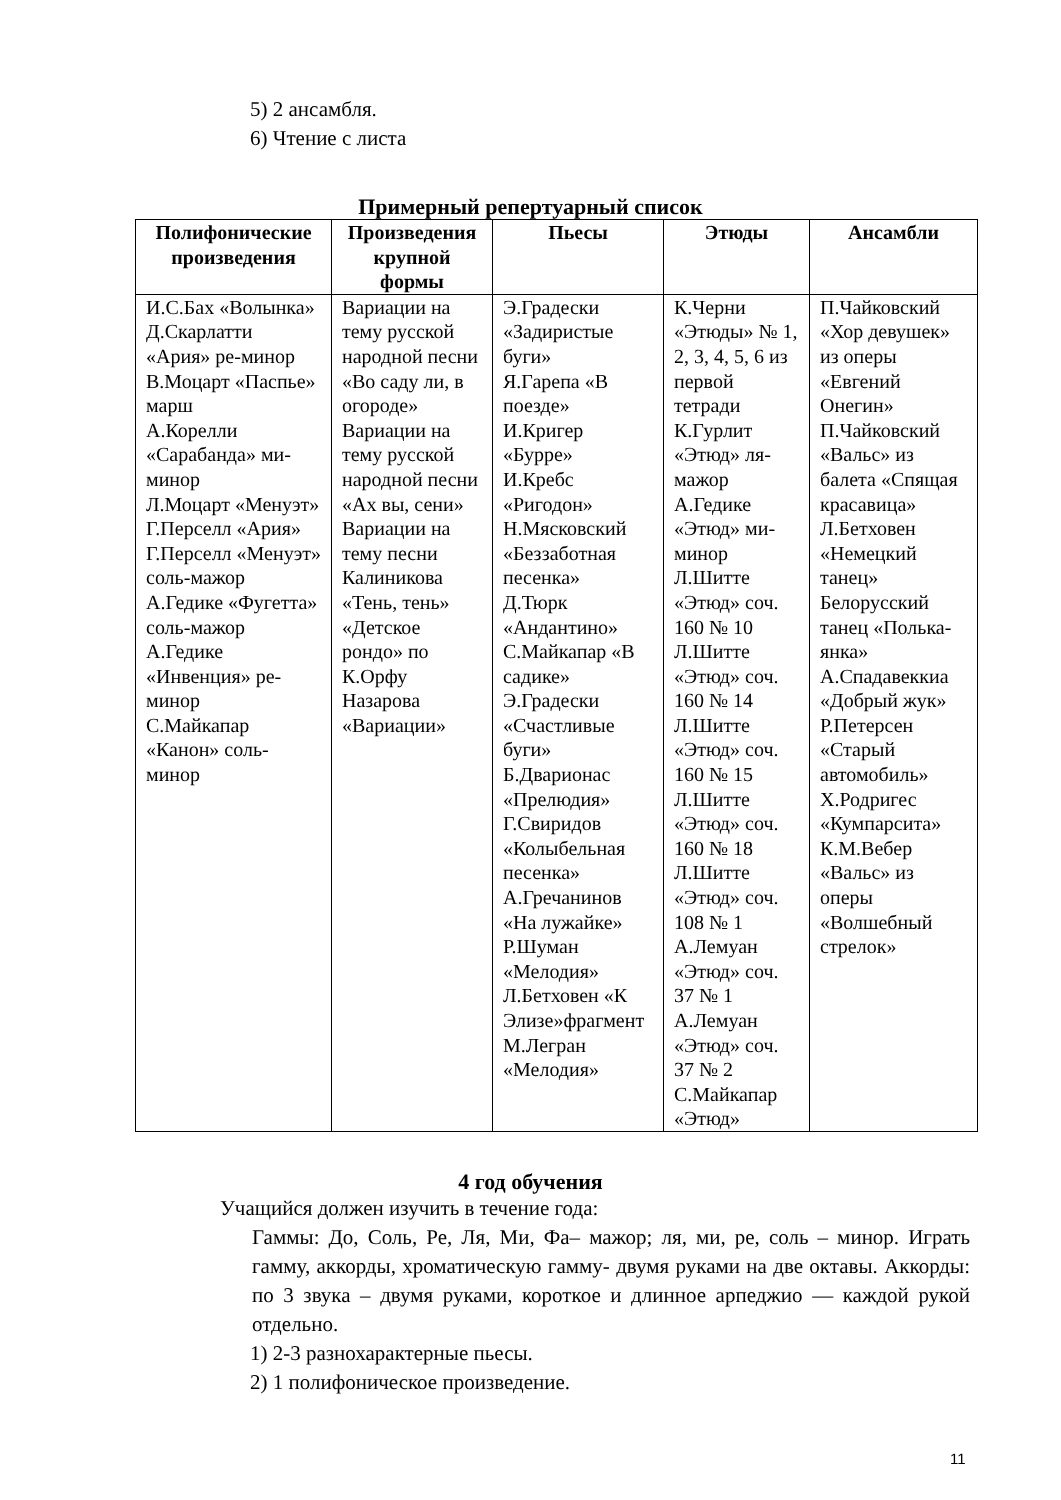5) 2 ансамбля.
6) Чтение с листа
Примерный репертуарный список
| Полифонические произведения | Произведения крупной формы | Пьесы | Этюды | Ансамбли |
| --- | --- | --- | --- | --- |
| И.С.Бах «Волынка» Д.Скарлатти «Ария» ре-минор В.Моцарт «Паспье» марш А.Корелли «Сарабанда» ми-минор Л.Моцарт «Менуэт» Г.Перселл «Ария» Г.Перселл «Менуэт» соль-мажор А.Гедике «Фугетта» соль-мажор А.Гедике «Инвенция» ре-минор С.Майкапар «Канон» соль-минор | Вариации на тему русской народной песни «Во саду ли, в огороде» Вариации на тему русской народной песни «Ах вы, сени» Вариации на тему песни Калиникова «Тень, тень» «Детское рондо» по К.Орфу Назарова «Вариации» | Э.Градески «Задиристые буги» Я.Гарепа «В поезде» И.Кригер «Бурре» И.Кребс «Ригодон» Н.Мясковский «Беззаботная песенка» Д.Тюрк «Андантино» С.Майкапар «В садике» Э.Градески «Счастливые буги» Б.Дварионас «Прелюдия» Г.Свиридов «Колыбельная песенка» А.Гречанинов «На лужайке» Р.Шуман «Мелодия» Л.Бетховен «К Элизе»фрагмент М.Легран «Мелодия» | К.Черни «Этюды» № 1, 2, 3, 4, 5, 6 из первой тетради К.Гурлит «Этюд» ля-мажор А.Гедике «Этюд» ми-минор Л.Шитте «Этюд» соч. 160 № 10 Л.Шитте «Этюд» соч. 160 № 14 Л.Шитте «Этюд» соч. 160 № 15 Л.Шитте «Этюд» соч. 160 № 18 Л.Шитте «Этюд» соч. 108 № 1 А.Лемуан «Этюд» соч. 37 № 1 А.Лемуан «Этюд» соч. 37 № 2 С.Майкапар «Этюд» | П.Чайковский «Хор девушек» из оперы «Евгений Онегин» П.Чайковский «Вальс» из балета «Спящая красавица» Л.Бетховен «Немецкий танец» Белорусский танец «Полька-янка» А.Спадавеккиа «Добрый жук» Р.Петерсен «Старый автомобиль» Х.Родригес «Кумпарсита» К.М.Вебер «Вальс» из оперы «Волшебный стрелок» |
4 год обучения
Учащийся должен изучить в течение года:
Гаммы: До, Соль, Ре, Ля, Ми, Фа– мажор; ля, ми, ре, соль – минор. Играть гамму, аккорды, хроматическую гамму- двумя руками на две октавы. Аккорды: по 3 звука – двумя руками, короткое и длинное арпеджио — каждой рукой отдельно.
1) 2-3 разнохарактерные пьесы.
2) 1 полифоническое произведение.
11